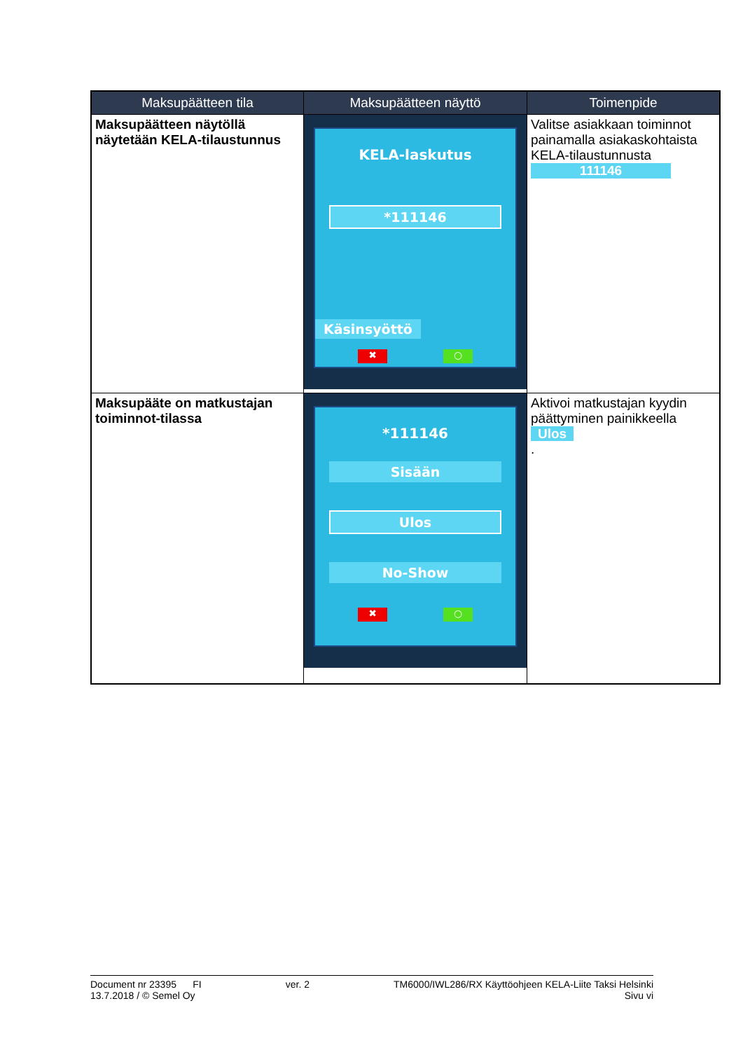| Maksupäätteen tila | Maksupäätteen näyttö | Toimenpide |
| --- | --- | --- |
| Maksupäätteen näytöllä näytetään KELA-tilaustunnus | KELA-laskutus *111146 Käsinsyöttö ✖ ○ | Valitse asiakkaan toiminnot painamalla asiakaskohtaista KELA-tilaustunnusta 111146 |
| Maksupääte on matkustajan toiminnot-tilassa | *111146 Sisään Ulos No-Show ✖ ○ | Aktivoi matkustajan kyydin päättyminen painikkeella Ulos . |
Document nr 23395 FI ver. 2 TM6000/IWL286/RX Käyttöohjeen KELA-Liite Taksi Helsinki
13.7.2018 / © Semel Oy Sivu vi